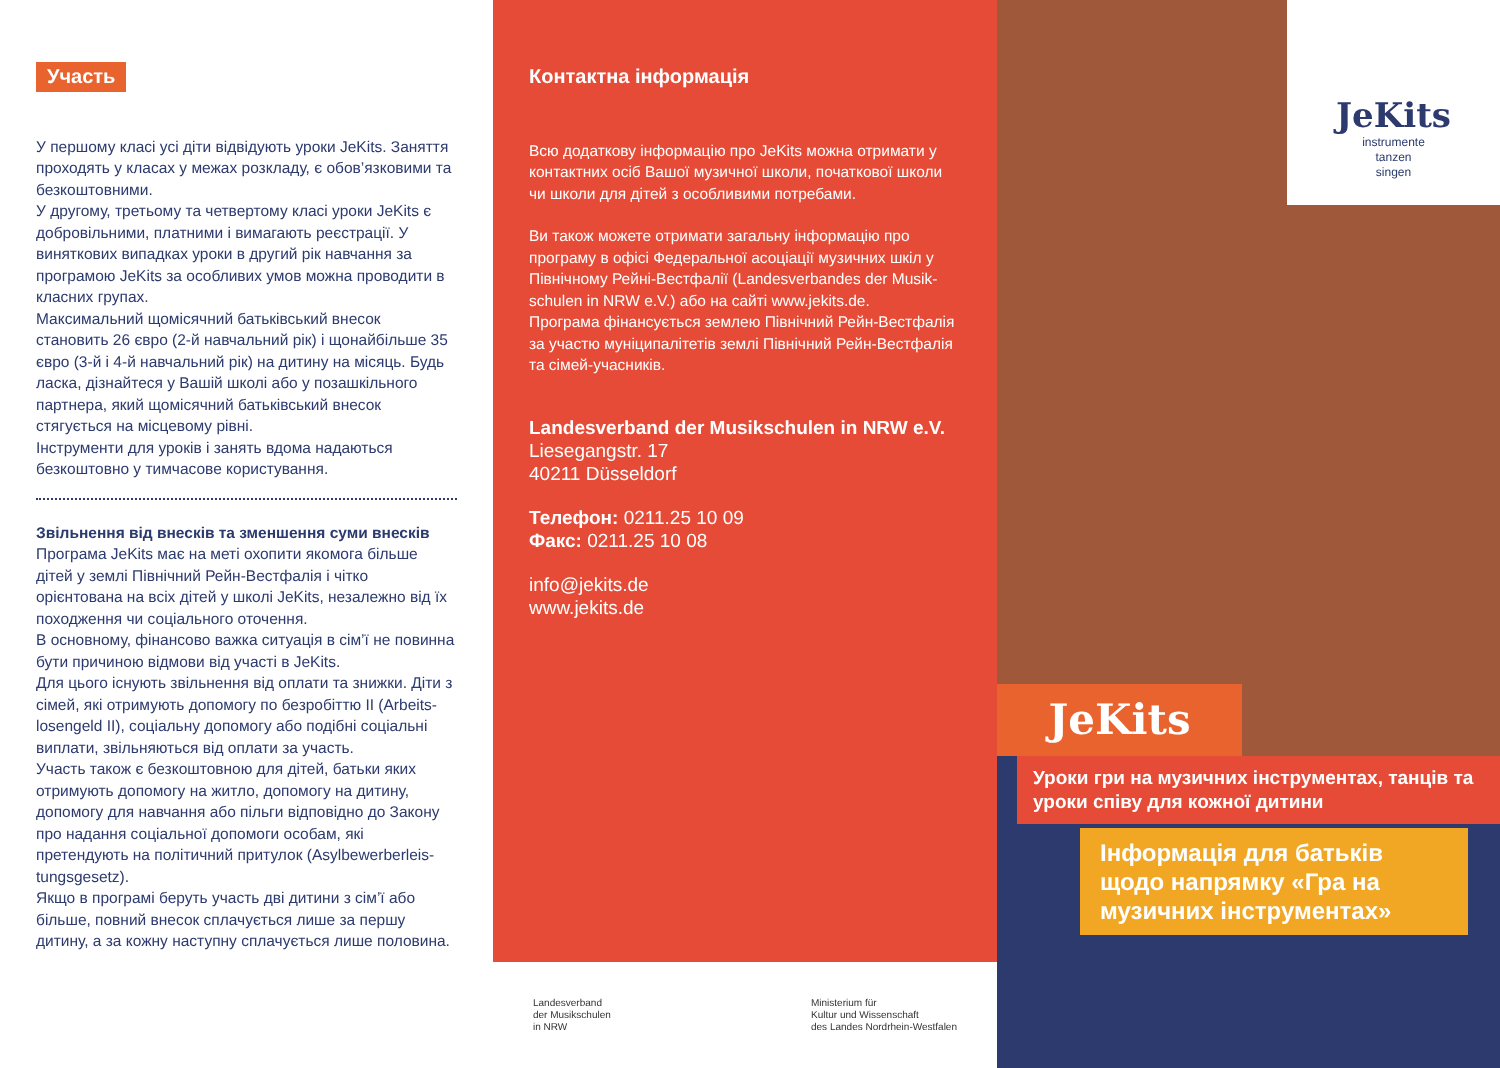Участь
У першому класі усі діти відвідують уроки JeKits. Заняття проходять у класах у межах розкладу, є обов’язковими та безкоштовними.
У другому, третьому та четвертому класі уроки JeKits є добровільними, платними і вимагають реєстрації. У виняткових випадках уроки в другий рік навчання за програмою JeKits за особливих умов можна проводити в класних групах.
Максимальний щомісячний батьківський внесок становить 26 євро (2-й навчальний рік) і щонайбільше 35 євро (3-й і 4-й навчальний рік) на дитину на місяць. Будь ласка, дізнайтеся у Вашій школі або у позашкільного партнера, який щомісячний батьківський внесок стягується на місцевому рівні.
Інструменти для уроків і занять вдома надаються безкоштовно у тимчасове користування.
Звільнення від внесків та зменшення суми внесків
Програма JeKits має на меті охопити якомога більше дітей у землі Північний Рейн-Вестфалія і чітко орієнтована на всіх дітей у школі JeKits, незалежно від їх походження чи соціального оточення.
В основному, фінансово важка ситуація в сім’ї не повинна бути причиною відмови від участі в JeKits.
Для цього існують звільнення від оплати та знижки. Діти з сімей, які отримують допомогу по безробіттю II (Arbeits-losengeld II), соціальну допомогу або подібні соціальні виплати, звільняються від оплати за участь.
Участь також є безкоштовною для дітей, батьки яких отримують допомогу на житло, допомогу на дитину, допомогу для навчання або пільги відповідно до Закону про надання соціальної допомоги особам, які претендують на політичний притулок (Asylbewerberleis-tungsgesetz).
Якщо в програмі беруть участь дві дитини з сім’ї або більше, повний внесок сплачується лише за першу дитину, а за кожну наступну сплачується лише половина.
Контактна інформація
Всю додаткову інформацію про JeKits можна отримати у контактних осіб Вашої музичної школи, початкової школи чи школи для дітей з особливими потребами.
Ви також можете отримати загальну інформацію про програму в офісі Федеральної асоціації музичних шкіл у Північному Рейні-Вестфалії (Landesverbandes der Musik-schulen in NRW e.V.) або на сайті www.jekits.de.
Програма фінансується землею Північний Рейн-Вестфалія за участю муніципалітетів землі Північний Рейн-Вестфалія та сімей-учасників.
Landesverband der Musikschulen in NRW e.V.
Liesegangstr. 17
40211 Düsseldorf
Телефон: 0211.25 10 09
Факс: 0211.25 10 08
info@jekits.de
www.jekits.de
Landesverband
der Musikschulen
in NRW
Ministerium für
Kultur und Wissenschaft
des Landes Nordrhein-Westfalen
JeKits
instrumente
tanzen
singen
JeKits
Уроки гри на музичних інструментах, танців та уроки співу для кожної дитини
Інформація для батьків щодо напрямку «Гра на музичних інструментах»